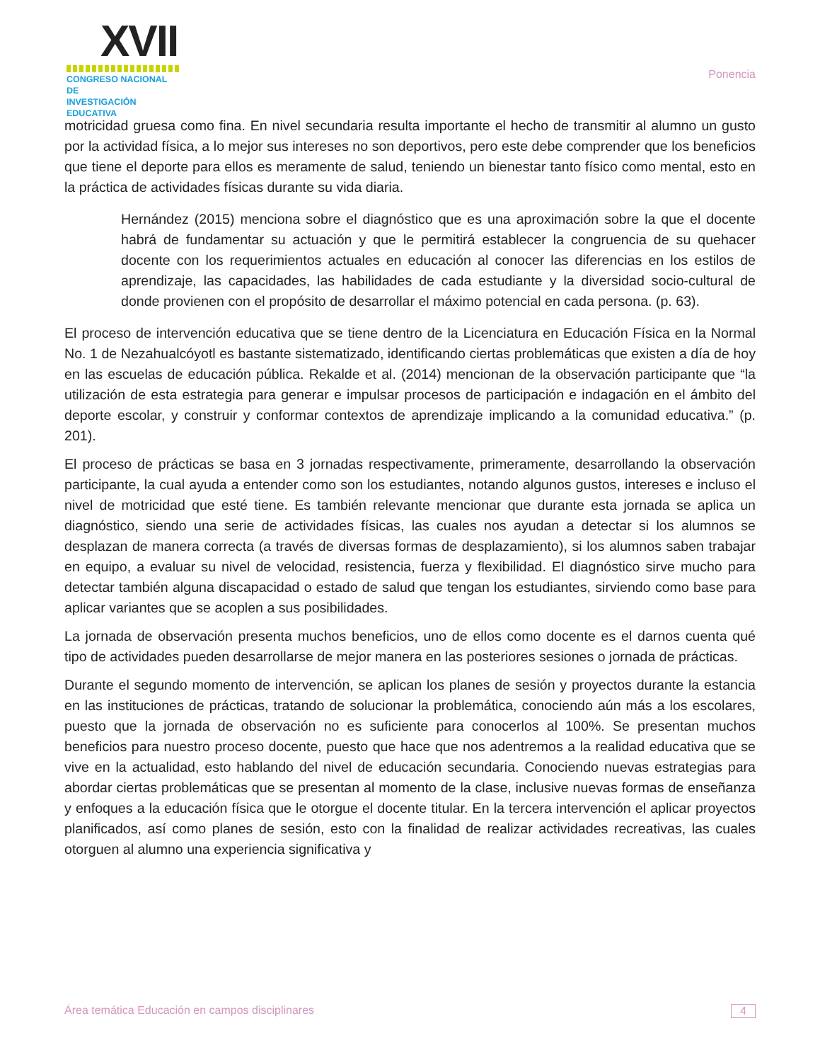XVII
CONGRESO NACIONAL DE
INVESTIGACIÓN EDUCATIVA
Ponencia
motricidad gruesa como fina. En nivel secundaria resulta importante el hecho de transmitir al alumno un gusto por la actividad física, a lo mejor sus intereses no son deportivos, pero este debe comprender que los beneficios que tiene el deporte para ellos es meramente de salud, teniendo un bienestar tanto físico como mental, esto en la práctica de actividades físicas durante su vida diaria.
Hernández (2015) menciona sobre el diagnóstico que es una aproximación sobre la que el docente habrá de fundamentar su actuación y que le permitirá establecer la congruencia de su quehacer docente con los requerimientos actuales en educación al conocer las diferencias en los estilos de aprendizaje, las capacidades, las habilidades de cada estudiante y la diversidad socio-cultural de donde provienen con el propósito de desarrollar el máximo potencial en cada persona. (p. 63).
El proceso de intervención educativa que se tiene dentro de la Licenciatura en Educación Física en la Normal No. 1 de Nezahualcóyotl es bastante sistematizado, identificando ciertas problemáticas que existen a día de hoy en las escuelas de educación pública. Rekalde et al. (2014) mencionan de la observación participante que “la utilización de esta estrategia para generar e impulsar procesos de participación e indagación en el ámbito del deporte escolar, y construir y conformar contextos de aprendizaje implicando a la comunidad educativa.” (p. 201).
El proceso de prácticas se basa en 3 jornadas respectivamente, primeramente, desarrollando la observación participante, la cual ayuda a entender como son los estudiantes, notando algunos gustos, intereses e incluso el nivel de motricidad que esté tiene. Es también relevante mencionar que durante esta jornada se aplica un diagnóstico, siendo una serie de actividades físicas, las cuales nos ayudan a detectar si los alumnos se desplazan de manera correcta (a través de diversas formas de desplazamiento), si los alumnos saben trabajar en equipo, a evaluar su nivel de velocidad, resistencia, fuerza y flexibilidad. El diagnóstico sirve mucho para detectar también alguna discapacidad o estado de salud que tengan los estudiantes, sirviendo como base para aplicar variantes que se acoplen a sus posibilidades.
La jornada de observación presenta muchos beneficios, uno de ellos como docente es el darnos cuenta qué tipo de actividades pueden desarrollarse de mejor manera en las posteriores sesiones o jornada de prácticas.
Durante el segundo momento de intervención, se aplican los planes de sesión y proyectos durante la estancia en las instituciones de prácticas, tratando de solucionar la problemática, conociendo aún más a los escolares, puesto que la jornada de observación no es suficiente para conocerlos al 100%. Se presentan muchos beneficios para nuestro proceso docente, puesto que hace que nos adentremos a la realidad educativa que se vive en la actualidad, esto hablando del nivel de educación secundaria. Conociendo nuevas estrategias para abordar ciertas problemáticas que se presentan al momento de la clase, inclusive nuevas formas de enseñanza y enfoques a la educación física que le otorgue el docente titular. En la tercera intervención el aplicar proyectos planificados, así como planes de sesión, esto con la finalidad de realizar actividades recreativas, las cuales otorguen al alumno una experiencia significativa y
Área temática Educación en campos disciplinares 4